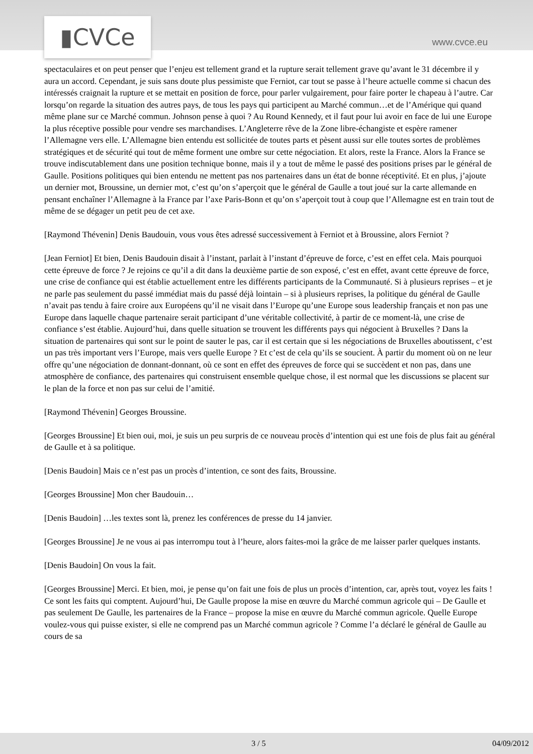▮CVCe www.cvce.eu
spectaculaires et on peut penser que l’enjeu est tellement grand et la rupture serait tellement grave qu’avant le 31 décembre il y aura un accord. Cependant, je suis sans doute plus pessimiste que Ferniot, car tout se passe à l’heure actuelle comme si chacun des intéressés craignait la rupture et se mettait en position de force, pour parler vulgairement, pour faire porter le chapeau à l’autre. Car lorsqu’on regarde la situation des autres pays, de tous les pays qui participent au Marché commun…et de l’Amérique qui quand même plane sur ce Marché commun. Johnson pense à quoi ? Au Round Kennedy, et il faut pour lui avoir en face de lui une Europe la plus réceptive possible pour vendre ses marchandises. L’Angleterre rêve de la Zone libre-échangiste et espère ramener l’Allemagne vers elle. L’Allemagne bien entendu est sollicitée de toutes parts et pèsent aussi sur elle toutes sortes de problèmes stratégiques et de sécurité qui tout de même forment une ombre sur cette négociation. Et alors, reste la France. Alors la France se trouve indiscutablement dans une position technique bonne, mais il y a tout de même le passé des positions prises par le général de Gaulle. Positions politiques qui bien entendu ne mettent pas nos partenaires dans un état de bonne réceptivité. Et en plus, j’ajoute un dernier mot, Broussine, un dernier mot, c’est qu’on s’aperçoit que le général de Gaulle a tout joué sur la carte allemande en pensant enchaîner l’Allemagne à la France par l’axe Paris-Bonn et qu’on s’aperçoit tout à coup que l’Allemagne est en train tout de même de se dégager un petit peu de cet axe.
[Raymond Thévenin] Denis Baudouin, vous vous êtes adressé successivement à Ferniot et à Broussine, alors Ferniot ?
[Jean Ferniot] Et bien, Denis Baudouin disait à l’instant, parlait à l’instant d’épreuve de force, c’est en effet cela. Mais pourquoi cette épreuve de force ? Je rejoins ce qu’il a dit dans la deuxième partie de son exposé, c’est en effet, avant cette épreuve de force, une crise de confiance qui est établie actuellement entre les différents participants de la Communauté. Si à plusieurs reprises – et je ne parle pas seulement du passé immédiat mais du passé déjà lointain – si à plusieurs reprises, la politique du général de Gaulle n’avait pas tendu à faire croire aux Européens qu’il ne visait dans l’Europe qu’une Europe sous leadership français et non pas une Europe dans laquelle chaque partenaire serait participant d’une véritable collectivité, à partir de ce moment-là, une crise de confiance s’est établie. Aujourd’hui, dans quelle situation se trouvent les différents pays qui négocient à Bruxelles ? Dans la situation de partenaires qui sont sur le point de sauter le pas, car il est certain que si les négociations de Bruxelles aboutissent, c’est un pas très important vers l’Europe, mais vers quelle Europe ? Et c’est de cela qu’ils se soucient. À partir du moment où on ne leur offre qu’une négociation de donnant-donnant, où ce sont en effet des épreuves de force qui se succèdent et non pas, dans une atmosphère de confiance, des partenaires qui construisent ensemble quelque chose, il est normal que les discussions se placent sur le plan de la force et non pas sur celui de l’amitié.
[Raymond Thévenin] Georges Broussine.
[Georges Broussine] Et bien oui, moi, je suis un peu surpris de ce nouveau procès d’intention qui est une fois de plus fait au général de Gaulle et à sa politique.
[Denis Baudoin] Mais ce n’est pas un procès d’intention, ce sont des faits, Broussine.
[Georges Broussine] Mon cher Baudouin…
[Denis Baudoin] …les textes sont là, prenez les conférences de presse du 14 janvier.
[Georges Broussine] Je ne vous ai pas interrompu tout à l’heure, alors faites-moi la grâce de me laisser parler quelques instants.
[Denis Baudoin] On vous la fait.
[Georges Broussine] Merci. Et bien, moi, je pense qu’on fait une fois de plus un procès d’intention, car, après tout, voyez les faits ! Ce sont les faits qui comptent. Aujourd’hui, De Gaulle propose la mise en œuvre du Marché commun agricole qui – De Gaulle et pas seulement De Gaulle, les partenaires de la France – propose la mise en œuvre du Marché commun agricole. Quelle Europe voulez-vous qui puisse exister, si elle ne comprend pas un Marché commun agricole ? Comme l’a déclaré le général de Gaulle au cours de sa
3 / 5 04/09/2012